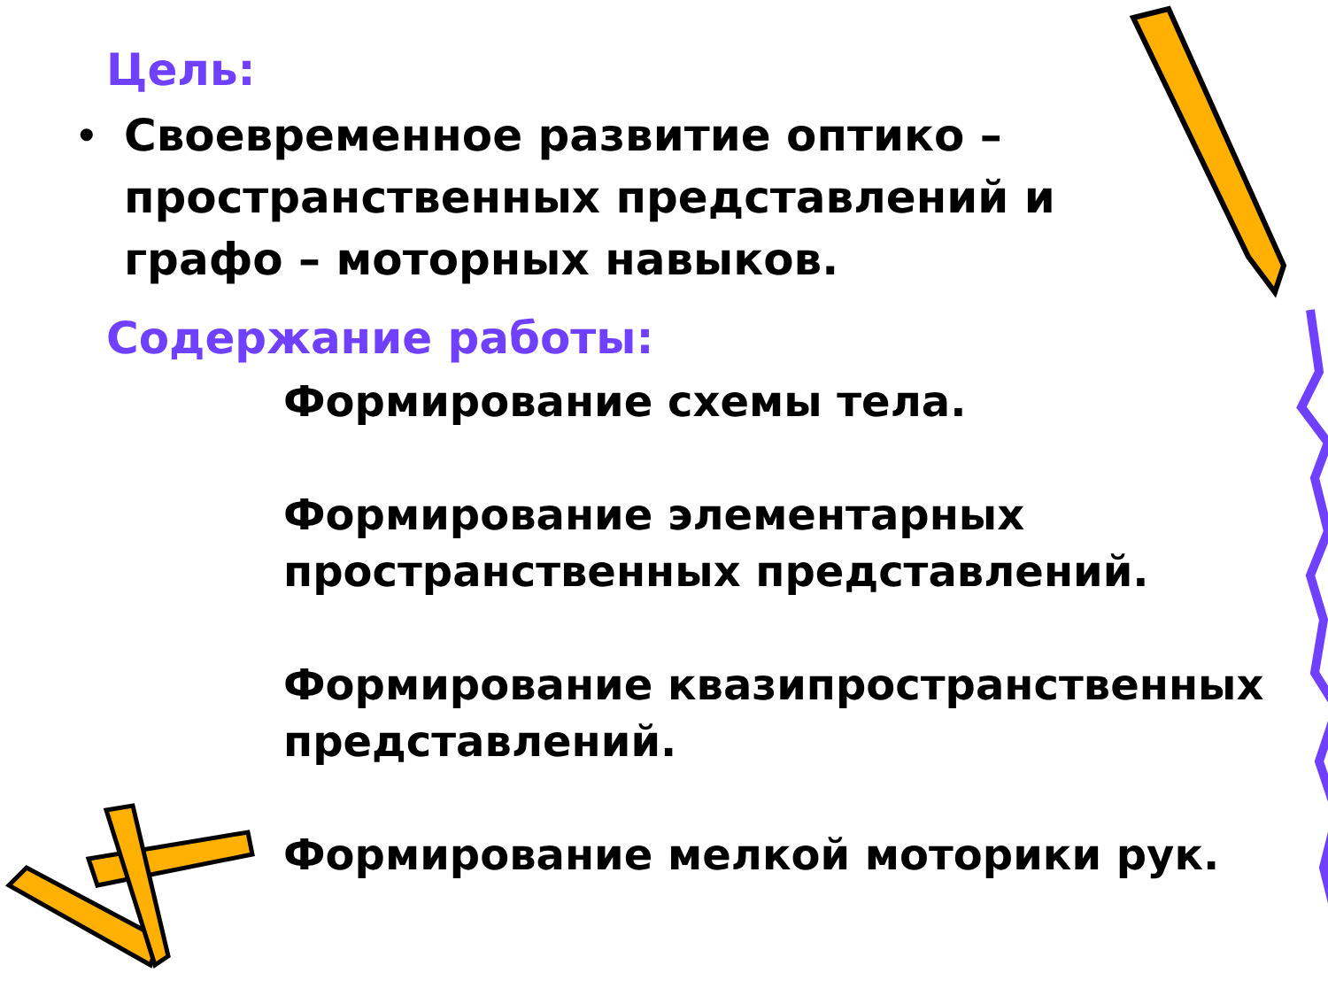Цель:
• Своевременное развитие оптико – пространственных представлений и графо – моторных навыков.
Содержание работы:
Формирование схемы тела.
Формирование элементарных пространственных представлений.
Формирование квазипространственных представлений.
Формирование мелкой моторики рук.